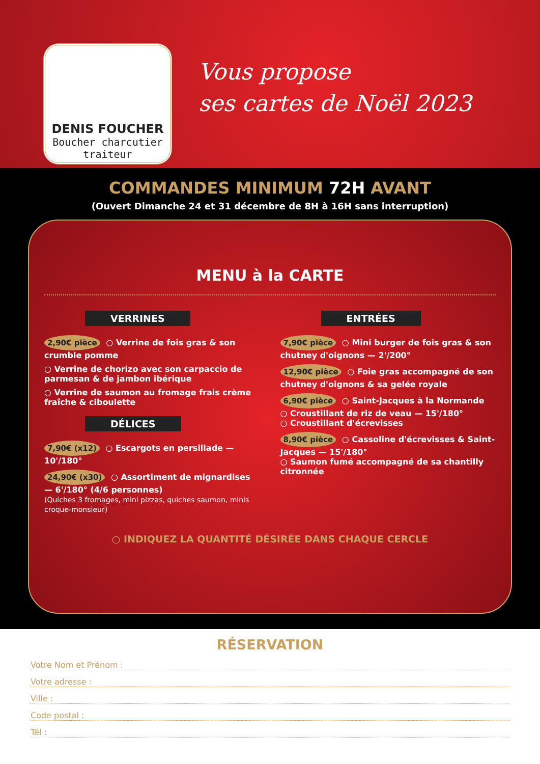DENIS FOUCHER
Boucher charcutier traiteur
Vous propose
ses cartes de Noël 2023
COMMANDES MINIMUM 72H AVANT
(Ouvert Dimanche 24 et 31 décembre de 8H à 16H sans interruption)
MENU à la CARTE
VERRINES
2,90€ pièce ○ Verrine de fois gras & son crumble pomme
○ Verrine de chorizo avec son carpaccio de parmesan & de jambon ibérique
○ Verrine de saumon au fromage frais crème fraîche & ciboulette
DÉLICES
7,90€ (x12) ○ Escargots en persillade — 10'/180°
24,90€ (x30) ○ Assortiment de mignardises — 6'/180° (4/6 personnes)
(Quiches 3 fromages, mini pizzas, quiches saumon, minis croque-monsieur)
ENTRÉES
7,90€ pièce ○ Mini burger de fois gras & son chutney d'oignons — 2'/200°
12,90€ pièce ○ Foie gras accompagné de son chutney d'oignons & sa gelée royale
6,90€ pièce ○ Saint-Jacques à la Normande
○ Croustillant de riz de veau — 15'/180°
○ Croustillant d'écrevisses
8,90€ pièce ○ Cassoline d'écrevisses & Saint-Jacques — 15'/180°
○ Saumon fumé accompagné de sa chantilly citronnée
○ INDIQUEZ LA QUANTITÉ DÉSIRÉE DANS CHAQUE CERCLE
RÉSERVATION
Votre Nom et Prénom :
Votre adresse :
Ville :
Code postal :
Tél :